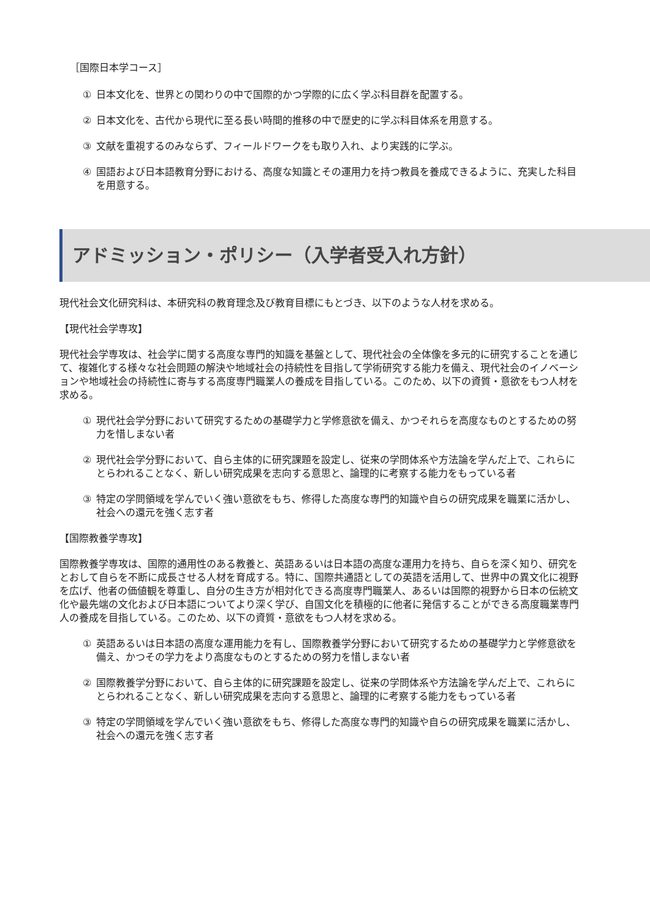［国際日本学コース］
① 日本文化を、世界との関わりの中で国際的かつ学際的に広く学ぶ科目群を配置する。
② 日本文化を、古代から現代に至る長い時間的推移の中で歴史的に学ぶ科目体系を用意する。
③ 文献を重視するのみならず、フィールドワークをも取り入れ、より実践的に学ぶ。
④ 国語および日本語教育分野における、高度な知識とその運用力を持つ教員を養成できるように、充実した科目を用意する。
アドミッション・ポリシー（入学者受入れ方針）
現代社会文化研究科は、本研究科の教育理念及び教育目標にもとづき、以下のような人材を求める。
【現代社会学専攻】
現代社会学専攻は、社会学に関する高度な専門的知識を基盤として、現代社会の全体像を多元的に研究することを通じて、複雑化する様々な社会問題の解決や地域社会の持続性を目指して学術研究する能力を備え、現代社会のイノベーションや地域社会の持続性に寄与する高度専門職業人の養成を目指している。このため、以下の資質・意欲をもつ人材を求める。
① 現代社会学分野において研究するための基礎学力と学修意欲を備え、かつそれらを高度なものとするための努力を惜しまない者
② 現代社会学分野において、自ら主体的に研究課題を設定し、従来の学問体系や方法論を学んだ上で、これらにとらわれることなく、新しい研究成果を志向する意思と、論理的に考察する能力をもっている者
③ 特定の学問領域を学んでいく強い意欲をもち、修得した高度な専門的知識や自らの研究成果を職業に活かし、社会への還元を強く志す者
【国際教養学専攻】
国際教養学専攻は、国際的通用性のある教養と、英語あるいは日本語の高度な運用力を持ち、自らを深く知り、研究をとおして自らを不断に成長させる人材を育成する。特に、国際共通語としての英語を活用して、世界中の異文化に視野を広げ、他者の価値観を尊重し、自分の生き方が相対化できる高度専門職業人、あるいは国際的視野から日本の伝統文化や最先端の文化および日本語についてより深く学び、自国文化を積極的に他者に発信することができる高度職業専門人の養成を目指している。このため、以下の資質・意欲をもつ人材を求める。
① 英語あるいは日本語の高度な運用能力を有し、国際教養学分野において研究するための基礎学力と学修意欲を備え、かつその学力をより高度なものとするための努力を惜しまない者
② 国際教養学分野において、自ら主体的に研究課題を設定し、従来の学問体系や方法論を学んだ上で、これらにとらわれることなく、新しい研究成果を志向する意思と、論理的に考察する能力をもっている者
③ 特定の学問領域を学んでいく強い意欲をもち、修得した高度な専門的知識や自らの研究成果を職業に活かし、社会への還元を強く志す者